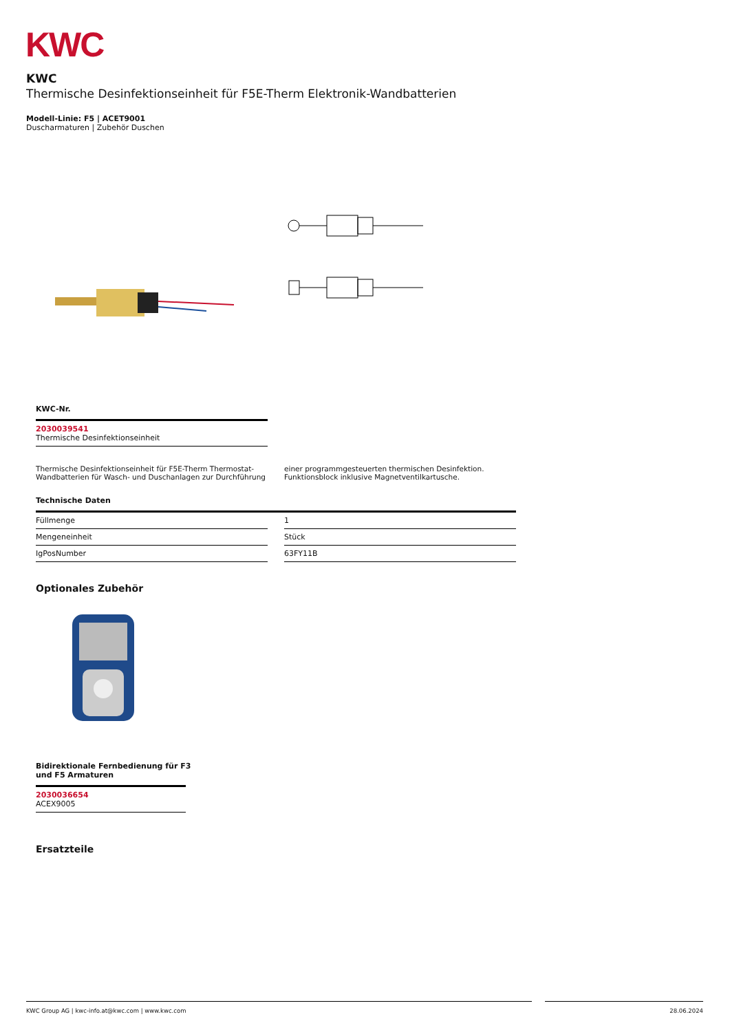KWC
KWC
Thermische Desinfektionseinheit für F5E-Therm Elektronik-Wandbatterien
Modell-Linie: F5 | ACET9001
Duscharmaturen | Zubehör Duschen
KWC-Nr.
2030039541
Thermische Desinfektionseinheit
Thermische Desinfektionseinheit für F5E-Therm Thermostat-Wandbatterien für Wasch- und Duschanlagen zur Durchführung
einer programmgesteuerten thermischen Desinfektion. Funktionsblock inklusive Magnetventilkartusche.
Technische Daten
| Füllmenge | | 1 |
| Mengeneinheit | | Stück |
| IgPosNumber | | 63FY11B |
Optionales Zubehör
Bidirektionale Fernbedienung für F3
und F5 Armaturen
2030036654
ACEX9005
Ersatzteile
KWC Group AG | kwc-info.at@kwc.com | www.kwc.com 28.06.2024